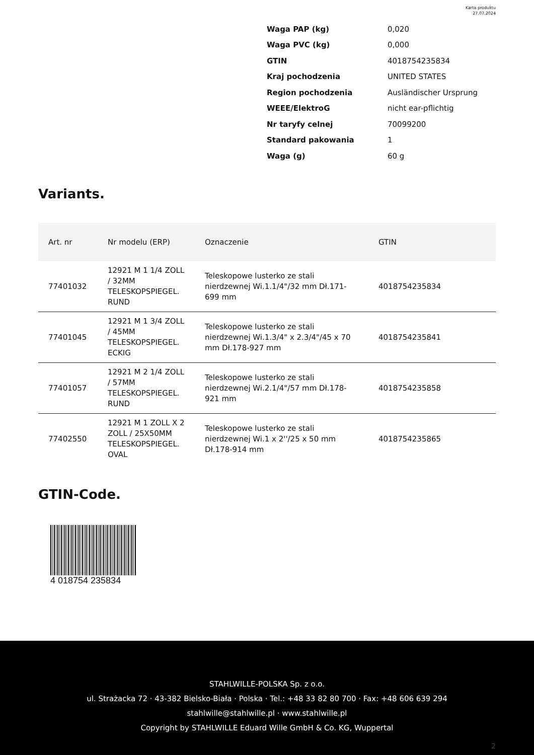Karta produktu
27.07.2024
| Waga PAP (kg) | 0,020 |
| Waga PVC (kg) | 0,000 |
| GTIN | 4018754235834 |
| Kraj pochodzenia | UNITED STATES |
| Region pochodzenia | Ausländischer Ursprung |
| WEEE/ElektroG | nicht ear-pflichtig |
| Nr taryfy celnej | 70099200 |
| Standard pakowania | 1 |
| Waga (g) | 60 g |
Variants.
| Art. nr | Nr modelu (ERP) | Oznaczenie | GTIN |
| --- | --- | --- | --- |
| 77401032 | 12921 M 1 1/4 ZOLL / 32MM TELESKOPSPIEGEL. RUND | Teleskopowe lusterko ze stali nierdzewnej Wi.1.1/4"/32 mm Dł.171-699 mm | 4018754235834 |
| 77401045 | 12921 M 1 3/4 ZOLL / 45MM TELESKOPSPIEGEL. ECKIG | Teleskopowe lusterko ze stali nierdzewnej Wi.1.3/4" x 2.3/4"/45 x 70 mm Dł.178-927 mm | 4018754235841 |
| 77401057 | 12921 M 2 1/4 ZOLL / 57MM TELESKOPSPIEGEL. RUND | Teleskopowe lusterko ze stali nierdzewnej Wi.2.1/4"/57 mm Dł.178-921 mm | 4018754235858 |
| 77402550 | 12921 M 1 ZOLL X 2 ZOLL / 25X50MM TELESKOPSPIEGEL. OVAL | Teleskopowe lusterko ze stali nierdzewnej Wi.1 x 2''/25 x 50 mm Dł.178-914 mm | 4018754235865 |
GTIN-Code.
4 018754 235834
STAHLWILLE-POLSKA Sp. z o.o.
ul. Strażacka 72 · 43-382 Bielsko-Biała · Polska · Tel.: +48 33 82 80 700 · Fax: +48 606 639 294
stahlwille@stahlwille.pl · www.stahlwille.pl
Copyright by STAHLWILLE Eduard Wille GmbH & Co. KG, Wuppertal
2